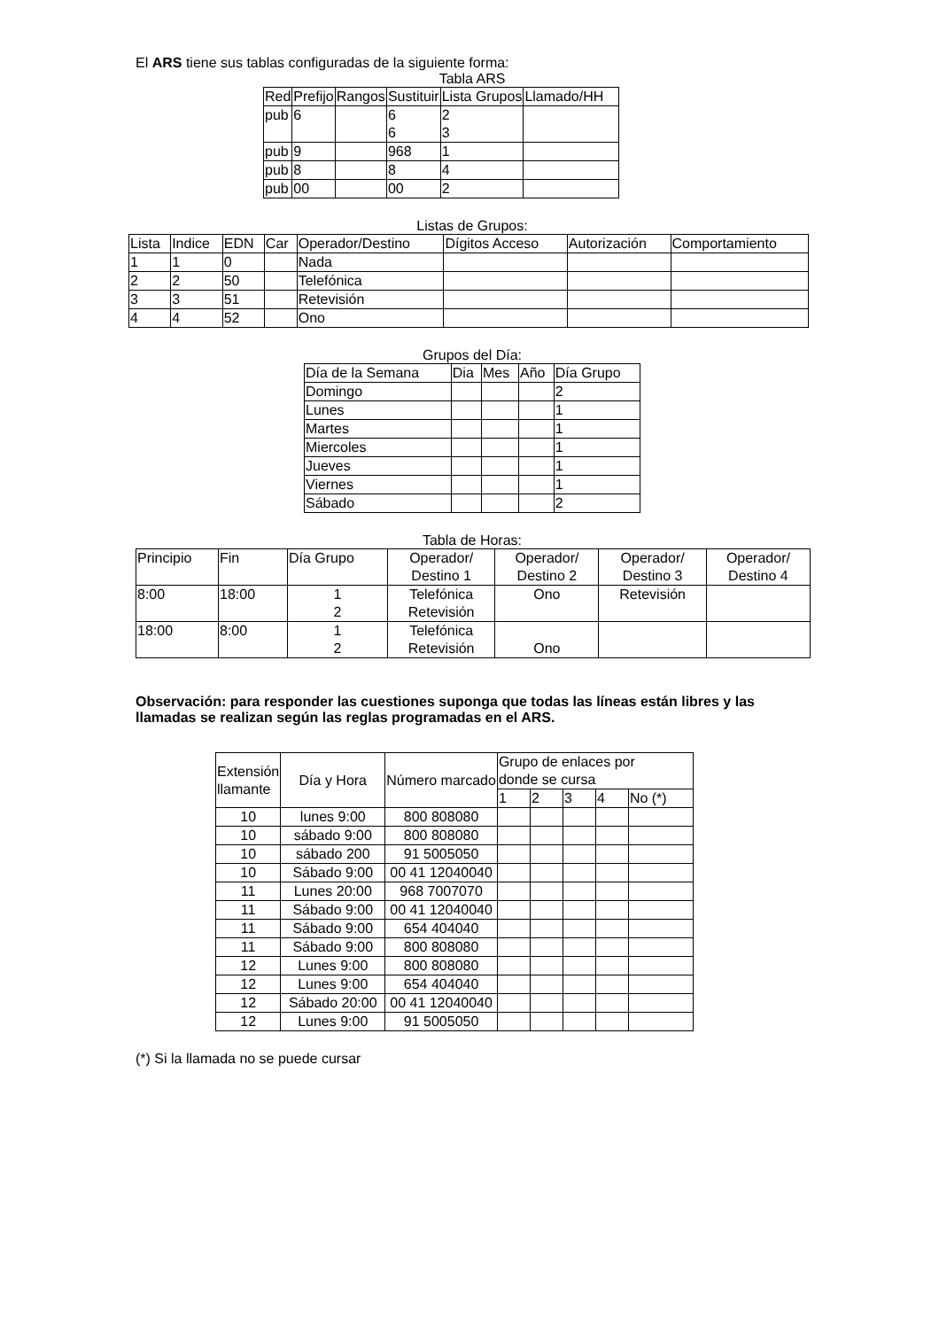El ARS tiene sus tablas configuradas de la siguiente forma:
Tabla ARS
| Red | Prefijo | Rangos | Sustituir | Lista Grupos | Llamado/HH |
| --- | --- | --- | --- | --- | --- |
| pub | 6 | | 6 6 | 2 3 | |
| pub | 9 | | 968 | 1 | |
| pub | 8 | | 8 | 4 | |
| pub | 00 | | 00 | 2 | |
Listas de Grupos:
| Lista | Indice | EDN | Car | Operador/Destino | Dígitos Acceso | Autorización | Comportamiento |
| --- | --- | --- | --- | --- | --- | --- | --- |
| 1 | 1 | 0 | | Nada | | | |
| 2 | 2 | 50 | | Telefónica | | | |
| 3 | 3 | 51 | | Retevisión | | | |
| 4 | 4 | 52 | | Ono | | | |
Grupos del Día:
| Día de la Semana | Dia | Mes | Año | Día Grupo |
| --- | --- | --- | --- | --- |
| Domingo | | | | 2 |
| Lunes | | | | 1 |
| Martes | | | | 1 |
| Miercoles | | | | 1 |
| Jueves | | | | 1 |
| Viernes | | | | 1 |
| Sábado | | | | 2 |
Tabla de Horas:
| Principio | Fin | Día Grupo | Operador/ Destino 1 | Operador/ Destino 2 | Operador/ Destino 3 | Operador/ Destino 4 |
| --- | --- | --- | --- | --- | --- | --- |
| 8:00 | 18:00 | 1 2 | Telefónica Retevisión | Ono | Retevisión | |
| 18:00 | 8:00 | 1 2 | Telefónica Retevisión | Ono | | |
Observación: para responder las cuestiones suponga que todas las líneas están libres y las llamadas se realizan según las reglas programadas en el ARS.
| Extensión llamante | Día y Hora | Número marcado | Grupo de enlaces por donde se cursa | | | | |
| --- | --- | --- | --- | --- | --- | --- | --- |
| | | | 1 | 2 | 3 | 4 | No (*) |
| 10 | lunes 9:00 | 800 808080 | | | | | |
| 10 | sábado 9:00 | 800 808080 | | | | | |
| 10 | sábado 200 | 91 5005050 | | | | | |
| 10 | Sábado 9:00 | 00 41 12040040 | | | | | |
| 11 | Lunes 20:00 | 968 7007070 | | | | | |
| 11 | Sábado 9:00 | 00 41 12040040 | | | | | |
| 11 | Sábado 9:00 | 654 404040 | | | | | |
| 11 | Sábado 9:00 | 800 808080 | | | | | |
| 12 | Lunes 9:00 | 800 808080 | | | | | |
| 12 | Lunes 9:00 | 654 404040 | | | | | |
| 12 | Sábado 20:00 | 00 41 12040040 | | | | | |
| 12 | Lunes 9:00 | 91 5005050 | | | | | |
(*) Si la llamada no se puede cursar